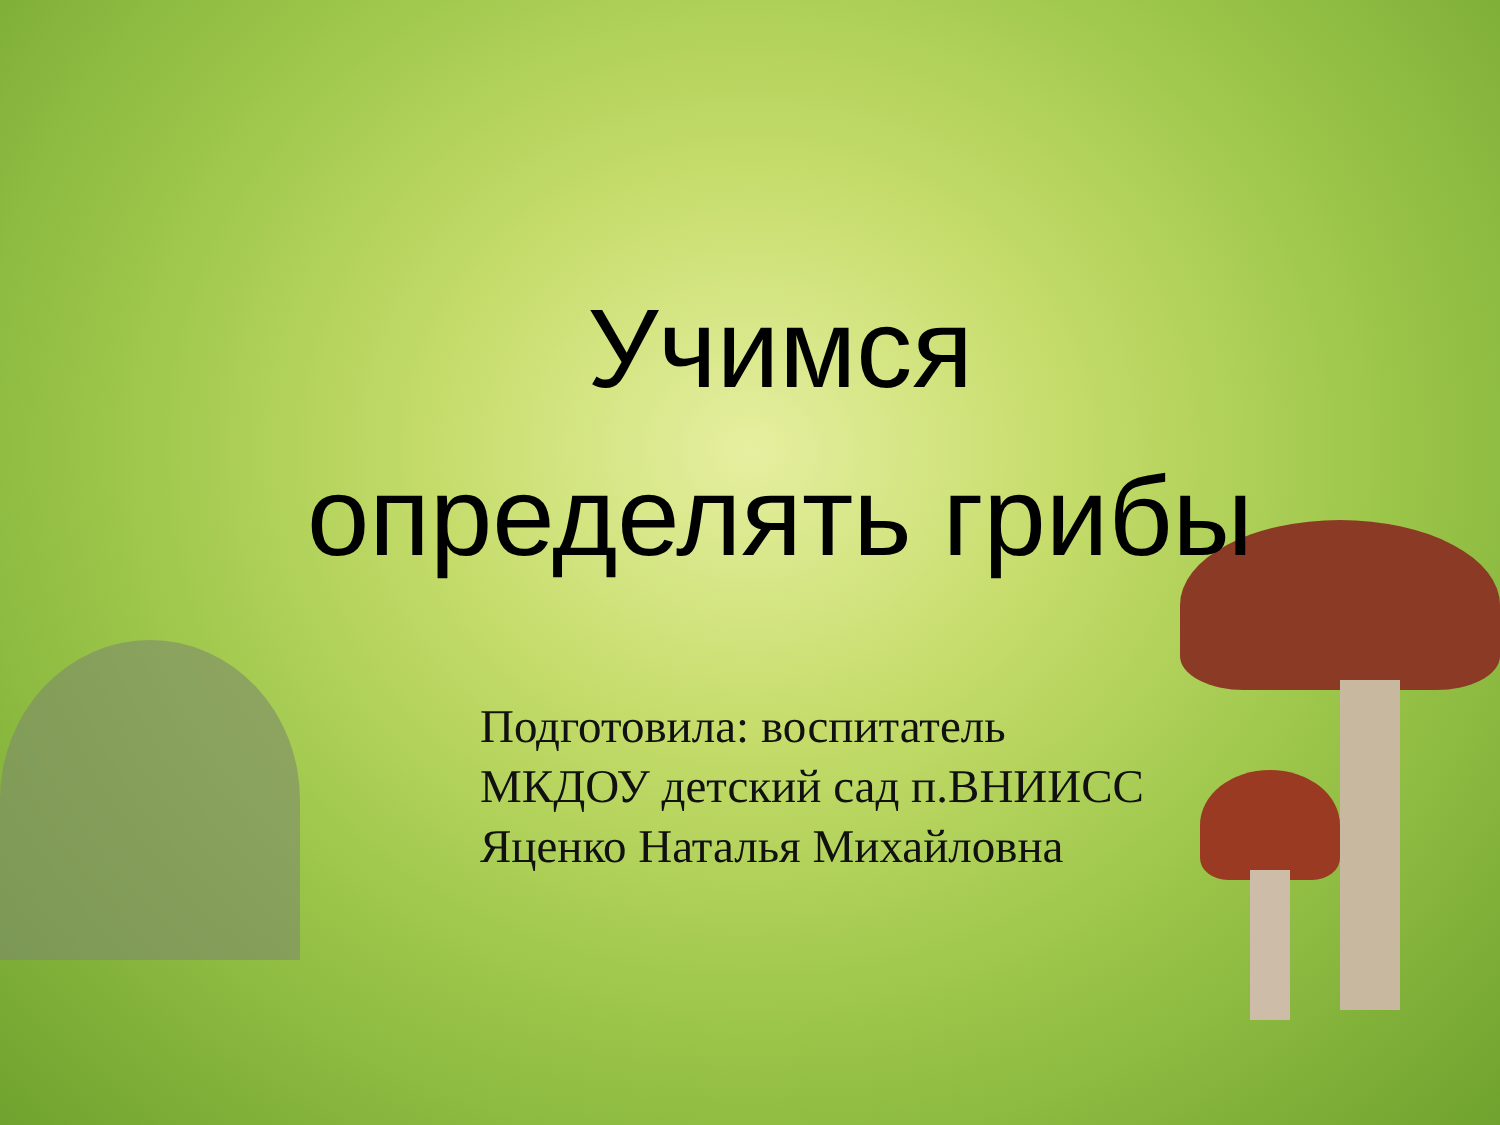Учимся определять грибы
Подготовила: воспитатель
МКДОУ детский сад п.ВНИИСС
Яценко Наталья Михайловна